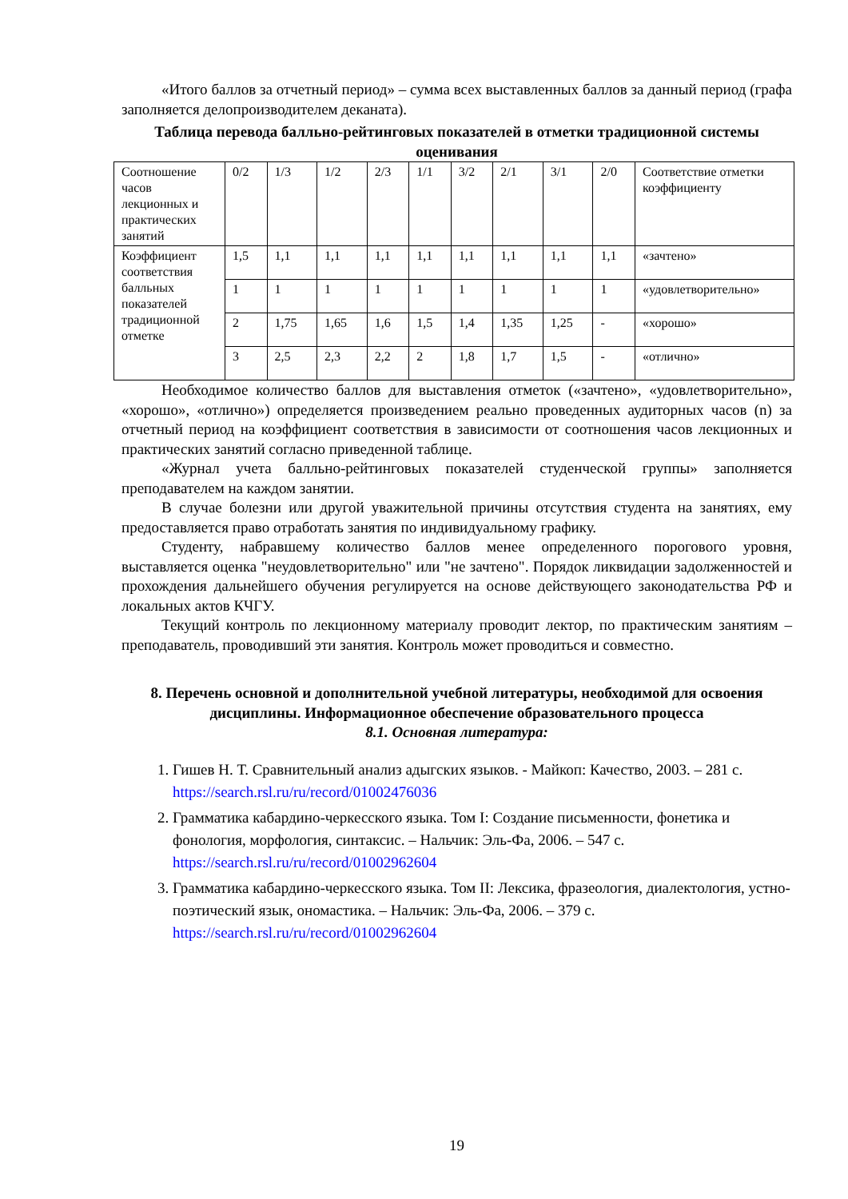«Итого баллов за отчетный период» – сумма всех выставленных баллов за данный период (графа заполняется делопроизводителем деканата).
Таблица перевода балльно-рейтинговых показателей в отметки традиционной системы оценивания
| Соотношение часов лекционных и практических занятий | 0/2 | 1/3 | 1/2 | 2/3 | 1/1 | 3/2 | 2/1 | 3/1 | 2/0 | Соответствие отметки коэффициенту |
| Коэффициент соответствия балльных показателей традиционной отметке | 1,5 | 1,1 | 1,1 | 1,1 | 1,1 | 1,1 | 1,1 | 1,1 | 1,1 | «зачтено» |
| | 1 | 1 | 1 | 1 | 1 | 1 | 1 | 1 | 1 | «удовлетворительно» |
| | 2 | 1,75 | 1,65 | 1,6 | 1,5 | 1,4 | 1,35 | 1,25 | - | «хорошо» |
| | 3 | 2,5 | 2,3 | 2,2 | 2 | 1,8 | 1,7 | 1,5 | - | «отлично» |
Необходимое количество баллов для выставления отметок («зачтено», «удовлетворительно», «хорошо», «отлично») определяется произведением реально проведенных аудиторных часов (n) за отчетный период на коэффициент соответствия в зависимости от соотношения часов лекционных и практических занятий согласно приведенной таблице.
«Журнал учета балльно-рейтинговых показателей студенческой группы» заполняется преподавателем на каждом занятии.
В случае болезни или другой уважительной причины отсутствия студента на занятиях, ему предоставляется право отработать занятия по индивидуальному графику.
Студенту, набравшему количество баллов менее определенного порогового уровня, выставляется оценка "неудовлетворительно" или "не зачтено". Порядок ликвидации задолженностей и прохождения дальнейшего обучения регулируется на основе действующего законодательства РФ и локальных актов КЧГУ.
Текущий контроль по лекционному материалу проводит лектор, по практическим занятиям – преподаватель, проводивший эти занятия. Контроль может проводиться и совместно.
8. Перечень основной и дополнительной учебной литературы, необходимой для освоения дисциплины. Информационное обеспечение образовательного процесса
8.1. Основная литература:
1. Гишев Н. Т. Сравнительный анализ адыгских языков. - Майкоп: Качество, 2003. – 281 с. https://search.rsl.ru/ru/record/01002476036
2. Грамматика кабардино-черкесского языка. Том I: Создание письменности, фонетика и фонология, морфология, синтаксис. – Нальчик: Эль-Фа, 2006. – 547 с. https://search.rsl.ru/ru/record/01002962604
3. Грамматика кабардино-черкесского языка. Том II: Лексика, фразеология, диалектология, устно-поэтический язык, ономастика. – Нальчик: Эль-Фа, 2006. – 379 с. https://search.rsl.ru/ru/record/01002962604
19